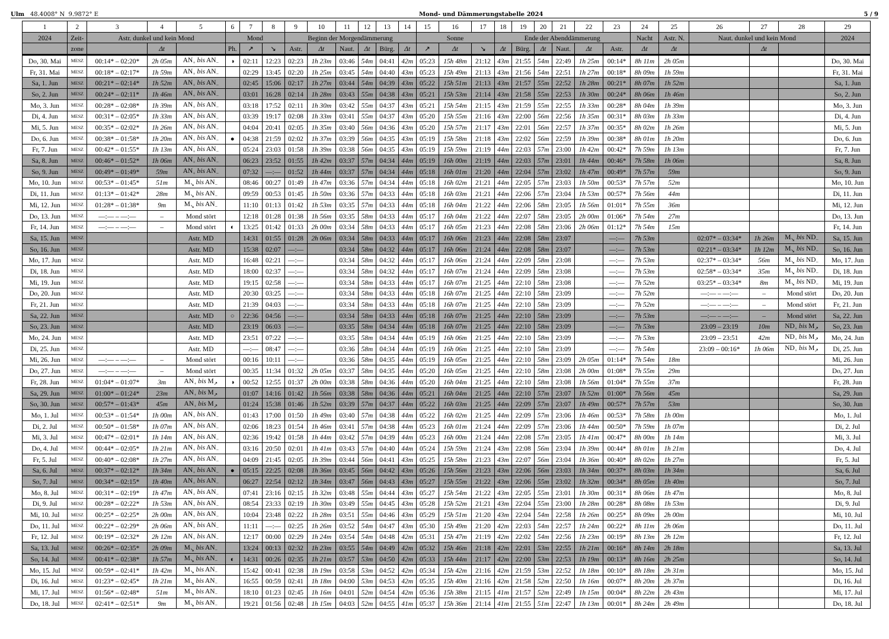Ulm 48.4008° N 9.9872° E Mond- und Dämmerungstabelle 2024 5 / 9
| 1 | 2 | 3 | 4 | 5 | 6 | 7 | 8 | 9 | 10 | 11 | 12 | 13 | 14 | 15 | 16 | 17 | 18 | 19 | 20 | 21 | 22 | 23 | 24 | 25 | 26 | 27 | 28 | 29 |
| --- | --- | --- | --- | --- | --- | --- | --- | --- | --- | --- | --- | --- | --- | --- | --- | --- | --- | --- | --- | --- | --- | --- | --- | --- | --- | --- | --- | --- |
| 2024 | Zeit- | Astr. dunkel und kein Mond | | | Mond | | | Beginn der Morgendämmerung | | | | | | Sonne | | | Ende der Abenddämmerung | | | | | | Nacht | Astr. N. | Naut. dunkel und kein Mond | | | 2024 |
| | zone | | Δt | | Ph. | ↗ | ↘ | Astr. | Δt | Naut. | Δt | Bürg. | Δt | ↗ | Δt | ↘ | Δt | Bürg. | Δt | Naut. | Δt | Astr. | Δt | Δt | | Δt | | |
| Do, 30. Mai | MESZ | 00:14* – 02:20* | 2h 05m | AN<sub>+</sub> bis AN<sub>−</sub> | ◑ | 02:11 | 12:23 | 02:23 | 1h 23m | 03:46 | 54m | 04:41 | 42m | 05:23 | 15h 48m | 21:12 | 43m | 21:55 | 54m | 22:49 | 1h 25m | 00:14* | 8h 11m | 2h 05m | | | | Do, 30. Mai |
| Fr, 31. Mai | MESZ | 00:18* – 02:17* | 1h 59m | AN<sub>+</sub> bis AN<sub>−</sub> | | 02:29 | 13:45 | 02:20 | 1h 25m | 03:45 | 54m | 04:40 | 43m | 05:23 | 15h 49m | 21:13 | 43m | 21:56 | 54m | 22:51 | 1h 27m | 00:18* | 8h 09m | 1h 59m | | | | Fr, 31. Mai |
| Sa, 1. Jun | MESZ | 00:21* – 02:14* | 1h 52m | AN<sub>+</sub> bis AN<sub>−</sub> | | 02:45 | 15:06 | 02:17 | 1h 27m | 03:44 | 54m | 04:39 | 43m | 05:22 | 15h 51m | 21:13 | 43m | 21:57 | 55m | 22:52 | 1h 28m | 00:21* | 8h 07m | 1h 52m | | | | Sa, 1. Jun |
| So, 2. Jun | MESZ | 00:24* – 02:11* | 1h 46m | AN<sub>+</sub> bis AN<sub>−</sub> | | 03:01 | 16:28 | 02:14 | 1h 28m | 03:43 | 55m | 04:38 | 43m | 05:21 | 15h 53m | 21:14 | 43m | 21:58 | 55m | 22:53 | 1h 30m | 00:24* | 8h 06m | 1h 46m | | | | So, 2. Jun |
| Mo, 3. Jun | MESZ | 00:28* – 02:08* | 1h 39m | AN<sub>+</sub> bis AN<sub>−</sub> | | 03:18 | 17:52 | 02:11 | 1h 30m | 03:42 | 55m | 04:37 | 43m | 05:21 | 15h 54m | 21:15 | 43m | 21:59 | 55m | 22:55 | 1h 33m | 00:28* | 8h 04m | 1h 39m | | | | Mo, 3. Jun |
| Di, 4. Jun | MESZ | 00:31* – 02:05* | 1h 33m | AN<sub>+</sub> bis AN<sub>−</sub> | | 03:39 | 19:17 | 02:08 | 1h 33m | 03:41 | 55m | 04:37 | 43m | 05:20 | 15h 55m | 21:16 | 43m | 22:00 | 56m | 22:56 | 1h 35m | 00:31* | 8h 03m | 1h 33m | | | | Di, 4. Jun |
| Mi, 5. Jun | MESZ | 00:35* – 02:02* | 1h 26m | AN<sub>+</sub> bis AN<sub>−</sub> | | 04:04 | 20:41 | 02:05 | 1h 35m | 03:40 | 56m | 04:36 | 43m | 05:20 | 15h 57m | 21:17 | 43m | 22:01 | 56m | 22:57 | 1h 37m | 00:35* | 8h 02m | 1h 26m | | | | Mi, 5. Jun |
| Do, 6. Jun | MESZ | 00:38* – 01:58* | 1h 20m | AN<sub>+</sub> bis AN<sub>−</sub> | ● | 04:38 | 21:59 | 02:02 | 1h 37m | 03:39 | 56m | 04:35 | 43m | 05:19 | 15h 58m | 21:18 | 43m | 22:02 | 56m | 22:59 | 1h 39m | 00:38* | 8h 01m | 1h 20m | | | | Do, 6. Jun |
| Fr, 7. Jun | MESZ | 00:42* – 01:55* | 1h 13m | AN<sub>+</sub> bis AN<sub>−</sub> | | 05:24 | 23:03 | 01:58 | 1h 39m | 03:38 | 56m | 04:35 | 43m | 05:19 | 15h 59m | 21:19 | 44m | 22:03 | 57m | 23:00 | 1h 42m | 00:42* | 7h 59m | 1h 13m | | | | Fr, 7. Jun |
| Sa, 8. Jun | MESZ | 00:46* – 01:52* | 1h 06m | AN<sub>+</sub> bis AN<sub>−</sub> | | 06:23 | 23:52 | 01:55 | 1h 42m | 03:37 | 57m | 04:34 | 44m | 05:19 | 16h 00m | 21:19 | 44m | 22:03 | 57m | 23:01 | 1h 44m | 00:46* | 7h 58m | 1h 06m | | | | Sa, 8. Jun |
| So, 9. Jun | MESZ | 00:49* – 01:49* | 59m | AN<sub>+</sub> bis AN<sub>−</sub> | | 07:32 | —:— | 01:52 | 1h 44m | 03:37 | 57m | 04:34 | 44m | 05:18 | 16h 01m | 21:20 | 44m | 22:04 | 57m | 23:02 | 1h 47m | 00:49* | 7h 57m | 59m | | | | So, 9. Jun |
| Mo, 10. Jun | MESZ | 00:53* – 01:45* | 51m | M<sub>↘</sub> bis AN<sub>−</sub> | | 08:46 | 00:27 | 01:49 | 1h 47m | 03:36 | 57m | 04:34 | 44m | 05:18 | 16h 02m | 21:21 | 44m | 22:05 | 57m | 23:03 | 1h 50m | 00:53* | 7h 57m | 52m | | | | Mo, 10. Jun |
| Di, 11. Jun | MESZ | 01:13* – 01:42* | 28m | M<sub>↘</sub> bis AN<sub>−</sub> | | 09:59 | 00:53 | 01:45 | 1h 50m | 03:36 | 57m | 04:33 | 44m | 05:18 | 16h 03m | 21:21 | 44m | 22:06 | 57m | 23:04 | 1h 53m | 00:57* | 7h 56m | 44m | | | | Di, 11. Jun |
| Mi, 12. Jun | MESZ | 01:28* – 01:38* | 9m | M<sub>↘</sub> bis AN<sub>−</sub> | | 11:10 | 01:13 | 01:42 | 1h 53m | 03:35 | 57m | 04:33 | 44m | 05:18 | 16h 04m | 21:22 | 44m | 22:06 | 58m | 23:05 | 1h 56m | 01:01* | 7h 55m | 36m | | | | Mi, 12. Jun |
| Do, 13. Jun | MESZ | —:— – —:— | – | Mond stört | | 12:18 | 01:28 | 01:38 | 1h 56m | 03:35 | 58m | 04:33 | 44m | 05:17 | 16h 04m | 21:22 | 44m | 22:07 | 58m | 23:05 | 2h 00m | 01:06* | 7h 54m | 27m | | | | Do, 13. Jun |
| Fr, 14. Jun | MESZ | —:— – —:— | – | Mond stört | ◐ | 13:25 | 01:42 | 01:33 | 2h 00m | 03:34 | 58m | 04:33 | 44m | 05:17 | 16h 05m | 21:23 | 44m | 22:08 | 58m | 23:06 | 2h 06m | 01:12* | 7h 54m | 15m | | | | Fr, 14. Jun |
| Sa, 15. Jun | MESZ | | | Astr. MD | | 14:31 | 01:55 | 01:28 | 2h 06m | 03:34 | 58m | 04:33 | 44m | 05:17 | 16h 06m | 21:23 | 44m | 22:08 | 58m | 23:07 | | —:— | 7h 53m | | 02:07* – 03:34* | 1h 26m | M<sub>↘</sub> bis ND<sub>−</sub> | Sa, 15. Jun |
| So, 16. Jun | MESZ | | | Astr. MD | | 15:38 | 02:07 | —:— | | 03:34 | 58m | 04:32 | 44m | 05:17 | 16h 06m | 21:24 | 44m | 22:08 | 58m | 23:07 | | —:— | 7h 53m | | 02:21* – 03:34* | 1h 12m | M<sub>↘</sub> bis ND<sub>−</sub> | So, 16. Jun |
| Mo, 17. Jun | MESZ | | | Astr. MD | | 16:48 | 02:21 | —:— | | 03:34 | 58m | 04:32 | 44m | 05:17 | 16h 06m | 21:24 | 44m | 22:09 | 58m | 23:08 | | —:— | 7h 53m | | 02:37* – 03:34* | 56m | M<sub>↘</sub> bis ND<sub>−</sub> | Mo, 17. Jun |
| Di, 18. Jun | MESZ | | | Astr. MD | | 18:00 | 02:37 | —:— | | 03:34 | 58m | 04:32 | 44m | 05:17 | 16h 07m | 21:24 | 44m | 22:09 | 58m | 23:08 | | —:— | 7h 53m | | 02:58* – 03:34* | 35m | M<sub>↘</sub> bis ND<sub>−</sub> | Di, 18. Jun |
| Mi, 19. Jun | MESZ | | | Astr. MD | | 19:15 | 02:58 | —:— | | 03:34 | 58m | 04:33 | 44m | 05:17 | 16h 07m | 21:25 | 44m | 22:10 | 58m | 23:08 | | —:— | 7h 52m | | 03:25* – 03:34* | 8m | M<sub>↘</sub> bis ND<sub>−</sub> | Mi, 19. Jun |
| Do, 20. Jun | MESZ | | | Astr. MD | | 20:30 | 03:25 | —:— | | 03:34 | 58m | 04:33 | 44m | 05:18 | 16h 07m | 21:25 | 44m | 22:10 | 58m | 23:09 | | —:— | 7h 52m | | —:— – —:— | – | Mond stört | Do, 20. Jun |
| Fr, 21. Jun | MESZ | | | Astr. MD | | 21:39 | 04:03 | —:— | | 03:34 | 58m | 04:33 | 44m | 05:18 | 16h 07m | 21:25 | 44m | 22:10 | 58m | 23:09 | | —:— | 7h 52m | | —:— – —:— | – | Mond stört | Fr, 21. Jun |
| Sa, 22. Jun | MESZ | | | Astr. MD | ○ | 22:36 | 04:56 | —:— | | 03:34 | 58m | 04:33 | 44m | 05:18 | 16h 07m | 21:25 | 44m | 22:10 | 58m | 23:09 | | —:— | 7h 53m | | —:— – —:— | – | Mond stört | Sa, 22. Jun |
| So, 23. Jun | MESZ | | | Astr. MD | | 23:19 | 06:03 | —:— | | 03:35 | 58m | 04:34 | 44m | 05:18 | 16h 07m | 21:25 | 44m | 22:10 | 58m | 23:09 | | —:— | 7h 53m | | 23:09 – 23:19 | 10m | ND<sub>+</sub> bis M<sub>↗</sub> | So, 23. Jun |
| Mo, 24. Jun | MESZ | | | Astr. MD | | 23:51 | 07:22 | —:— | | 03:35 | 58m | 04:34 | 44m | 05:19 | 16h 06m | 21:25 | 44m | 22:10 | 58m | 23:09 | | —:— | 7h 53m | | 23:09 – 23:51 | 42m | ND<sub>+</sub> bis M<sub>↗</sub> | Mo, 24. Jun |
| Di, 25. Jun | MESZ | | | Astr. MD | | —:— | 08:47 | —:— | | 03:36 | 58m | 04:34 | 44m | 05:19 | 16h 06m | 21:25 | 44m | 22:10 | 58m | 23:09 | | —:— | 7h 54m | | 23:09 – 00:16* | 1h 06m | ND<sub>+</sub> bis M<sub>↗</sub> | Di, 25. Jun |
| Mi, 26. Jun | MESZ | —:— – —:— | – | Mond stört | | 00:16 | 10:11 | —:— | | 03:36 | 58m | 04:35 | 44m | 05:19 | 16h 05m | 21:25 | 44m | 22:10 | 58m | 23:09 | 2h 05m | 01:14* | 7h 54m | 18m | | | | Mi, 26. Jun |
| Do, 27. Jun | MESZ | —:— – —:— | – | Mond stört | | 00:35 | 11:34 | 01:32 | 2h 05m | 03:37 | 58m | 04:35 | 44m | 05:20 | 16h 05m | 21:25 | 44m | 22:10 | 58m | 23:08 | 2h 00m | 01:08* | 7h 55m | 29m | | | | Do, 27. Jun |
| Fr, 28. Jun | MESZ | 01:04* – 01:07* | 3m | AN<sub>+</sub> bis M<sub>↗</sub> | ◑ | 00:52 | 12:55 | 01:37 | 2h 00m | 03:38 | 58m | 04:36 | 44m | 05:20 | 16h 04m | 21:25 | 44m | 22:10 | 58m | 23:08 | 1h 56m | 01:04* | 7h 55m | 37m | | | | Fr, 28. Jun |
| Sa, 29. Jun | MESZ | 01:00* – 01:24* | 23m | AN<sub>+</sub> bis M<sub>↗</sub> | | 01:07 | 14:16 | 01:42 | 1h 56m | 03:38 | 58m | 04:36 | 44m | 05:21 | 16h 04m | 21:25 | 44m | 22:10 | 57m | 23:07 | 1h 52m | 01:00* | 7h 56m | 45m | | | | Sa, 29. Jun |
| So, 30. Jun | MESZ | 00:57* – 01:43* | 45m | AN<sub>+</sub> bis M<sub>↗</sub> | | 01:24 | 15:38 | 01:46 | 1h 52m | 03:39 | 57m | 04:37 | 44m | 05:22 | 16h 03m | 21:25 | 44m | 22:09 | 57m | 23:07 | 1h 49m | 00:57* | 7h 57m | 53m | | | | So, 30. Jun |
| Mo, 1. Jul | MESZ | 00:53* – 01:54* | 1h 00m | AN<sub>+</sub> bis AN<sub>−</sub> | | 01:43 | 17:00 | 01:50 | 1h 49m | 03:40 | 57m | 04:38 | 44m | 05:22 | 16h 02m | 21:25 | 44m | 22:09 | 57m | 23:06 | 1h 46m | 00:53* | 7h 58m | 1h 00m | | | | Mo, 1. Jul |
| Di, 2. Jul | MESZ | 00:50* – 01:58* | 1h 07m | AN<sub>+</sub> bis AN<sub>−</sub> | | 02:06 | 18:23 | 01:54 | 1h 46m | 03:41 | 57m | 04:38 | 44m | 05:23 | 16h 01m | 21:24 | 44m | 22:09 | 57m | 23:06 | 1h 44m | 00:50* | 7h 59m | 1h 07m | | | | Di, 2. Jul |
| Mi, 3. Jul | MESZ | 00:47* – 02:01* | 1h 14m | AN<sub>+</sub> bis AN<sub>−</sub> | | 02:36 | 19:42 | 01:58 | 1h 44m | 03:42 | 57m | 04:39 | 44m | 05:23 | 16h 00m | 21:24 | 44m | 22:08 | 57m | 23:05 | 1h 41m | 00:47* | 8h 00m | 1h 14m | | | | Mi, 3. Jul |
| Do, 4. Jul | MESZ | 00:44* – 02:05* | 1h 21m | AN<sub>+</sub> bis AN<sub>−</sub> | | 03:16 | 20:50 | 02:01 | 1h 41m | 03:43 | 57m | 04:40 | 44m | 05:24 | 15h 59m | 21:24 | 43m | 22:08 | 56m | 23:04 | 1h 39m | 00:44* | 8h 01m | 1h 21m | | | | Do, 4. Jul |
| Fr, 5. Jul | MESZ | 00:40* – 02:08* | 1h 27m | AN<sub>+</sub> bis AN<sub>−</sub> | | 04:09 | 21:45 | 02:05 | 1h 39m | 03:44 | 56m | 04:41 | 43m | 05:25 | 15h 58m | 21:23 | 43m | 22:07 | 56m | 23:04 | 1h 36m | 00:40* | 8h 02m | 1h 27m | | | | Fr, 5. Jul |
| Sa, 6. Jul | MESZ | 00:37* – 02:12* | 1h 34m | AN<sub>+</sub> bis AN<sub>−</sub> | ● | 05:15 | 22:25 | 02:08 | 1h 36m | 03:45 | 56m | 04:42 | 43m | 05:26 | 15h 56m | 21:23 | 43m | 22:06 | 56m | 23:03 | 1h 34m | 00:37* | 8h 03m | 1h 34m | | | | Sa, 6. Jul |
| So, 7. Jul | MESZ | 00:34* – 02:15* | 1h 40m | AN<sub>+</sub> bis AN<sub>−</sub> | | 06:27 | 22:54 | 02:12 | 1h 34m | 03:47 | 56m | 04:43 | 43m | 05:27 | 15h 55m | 21:22 | 43m | 22:06 | 55m | 23:02 | 1h 32m | 00:34* | 8h 05m | 1h 40m | | | | So, 7. Jul |
| Mo, 8. Jul | MESZ | 00:31* – 02:19* | 1h 47m | AN<sub>+</sub> bis AN<sub>−</sub> | | 07:41 | 23:16 | 02:15 | 1h 32m | 03:48 | 55m | 04:44 | 43m | 05:27 | 15h 54m | 21:22 | 43m | 22:05 | 55m | 23:01 | 1h 30m | 00:31* | 8h 06m | 1h 47m | | | | Mo, 8. Jul |
| Di, 9. Jul | MESZ | 00:28* – 02:22* | 1h 53m | AN<sub>+</sub> bis AN<sub>−</sub> | | 08:54 | 23:33 | 02:19 | 1h 30m | 03:49 | 55m | 04:45 | 43m | 05:28 | 15h 52m | 21:21 | 43m | 22:04 | 55m | 23:00 | 1h 28m | 00:28* | 8h 08m | 1h 53m | | | | Di, 9. Jul |
| Mi, 10. Jul | MESZ | 00:25* – 02:25* | 2h 00m | AN<sub>+</sub> bis AN<sub>−</sub> | | 10:04 | 23:48 | 02:22 | 1h 28m | 03:51 | 55m | 04:46 | 43m | 05:29 | 15h 51m | 21:20 | 43m | 22:04 | 54m | 22:58 | 1h 26m | 00:25* | 8h 09m | 2h 00m | | | | Mi, 10. Jul |
| Do, 11. Jul | MESZ | 00:22* – 02:29* | 2h 06m | AN<sub>+</sub> bis AN<sub>−</sub> | | 11:11 | —:— | 02:25 | 1h 26m | 03:52 | 54m | 04:47 | 43m | 05:30 | 15h 49m | 21:20 | 42m | 22:03 | 54m | 22:57 | 1h 24m | 00:22* | 8h 11m | 2h 06m | | | | Do, 11. Jul |
| Fr, 12. Jul | MESZ | 00:19* – 02:32* | 2h 12m | AN<sub>+</sub> bis AN<sub>−</sub> | | 12:17 | 00:00 | 02:29 | 1h 24m | 03:54 | 54m | 04:48 | 42m | 05:31 | 15h 47m | 21:19 | 42m | 22:02 | 54m | 22:56 | 1h 23m | 00:19* | 8h 13m | 2h 12m | | | | Fr, 12. Jul |
| Sa, 13. Jul | MESZ | 00:26* – 02:35* | 2h 09m | M<sub>↘</sub> bis AN<sub>−</sub> | | 13:24 | 00:13 | 02:32 | 1h 23m | 03:55 | 54m | 04:49 | 42m | 05:32 | 15h 46m | 21:18 | 42m | 22:01 | 53m | 22:55 | 1h 21m | 00:16* | 8h 14m | 2h 18m | | | | Sa, 13. Jul |
| So, 14. Jul | MESZ | 00:41* – 02:38* | 1h 57m | M<sub>↘</sub> bis AN<sub>−</sub> | ◐ | 14:31 | 00:26 | 02:35 | 1h 21m | 03:57 | 53m | 04:50 | 42m | 05:33 | 15h 44m | 21:17 | 42m | 22:00 | 53m | 22:53 | 1h 19m | 00:13* | 8h 16m | 2h 25m | | | | So, 14. Jul |
| Mo, 15. Jul | MESZ | 00:59* – 02:41* | 1h 42m | M<sub>↘</sub> bis AN<sub>−</sub> | | 15:42 | 00:41 | 02:38 | 1h 19m | 03:58 | 53m | 04:52 | 42m | 05:34 | 15h 42m | 21:16 | 42m | 21:59 | 53m | 22:52 | 1h 18m | 00:10* | 8h 18m | 2h 31m | | | | Mo, 15. Jul |
| Di, 16. Jul | MESZ | 01:23* – 02:45* | 1h 21m | M<sub>↘</sub> bis AN<sub>−</sub> | | 16:55 | 00:59 | 02:41 | 1h 18m | 04:00 | 53m | 04:53 | 42m | 05:35 | 15h 40m | 21:16 | 42m | 21:58 | 52m | 22:50 | 1h 16m | 00:07* | 8h 20m | 2h 37m | | | | Di, 16. Jul |
| Mi, 17. Jul | MESZ | 01:56* – 02:48* | 51m | M<sub>↘</sub> bis AN<sub>−</sub> | | 18:10 | 01:23 | 02:45 | 1h 16m | 04:01 | 52m | 04:54 | 42m | 05:36 | 15h 38m | 21:15 | 41m | 21:57 | 52m | 22:49 | 1h 15m | 00:04* | 8h 22m | 2h 43m | | | | Mi, 17. Jul |
| Do, 18. Jul | MESZ | 02:41* – 02:51* | 9m | M<sub>↘</sub> bis AN<sub>−</sub> | | 19:21 | 01:56 | 02:48 | 1h 15m | 04:03 | 52m | 04:55 | 41m | 05:37 | 15h 36m | 21:14 | 41m | 21:55 | 51m | 22:47 | 1h 13m | 00:01* | 8h 24m | 2h 49m | | | | Do, 18. Jul |